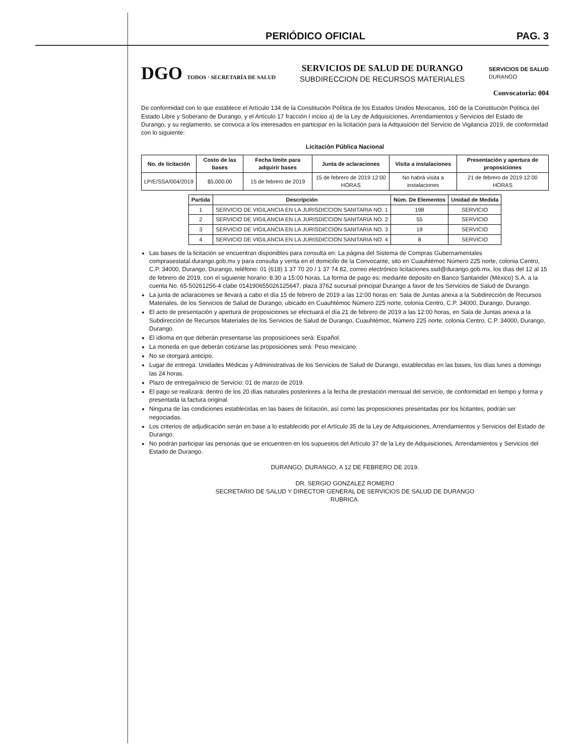PERIÓDICO OFICIAL PAG. 3
DGO TODOS · SECRETARÍA DE SALUD
SERVICIOS DE SALUD DE DURANGO
SUBDIRECCION DE RECURSOS MATERIALES
SERVICIOS DE SALUD
DURANGO
Convocatoria: 004
De conformidad con lo que establece el Artículo 134 de la Constitución Política de los Estados Unidos Mexicanos, 160 de la Constitución Política del Estado Libre y Soberano de Durango, y el Artículo 17 fracción I inciso a) de la Ley de Adquisiciones, Arrendamientos y Servicios del Estado de Durango, y su reglamento, se convoca a los interesados en participar en la licitación para la Adquisición del Servicio de Vigilancia 2019, de conformidad con lo siguiente:
Licitación Pública Nacional
| No. de licitación | Costo de las bases | Fecha límite para adquirir bases | Junta de aclaraciones | Visita a instalaciones | Presentación y apertura de proposiciones |
| --- | --- | --- | --- | --- | --- |
| LP/E/SSA/004/2019 | $5,000.00 | 15 de febrero de 2019 | 15 de febrero de 2019 12:00 HORAS | No habrá visita a instalaciones | 21 de febrero de 2019 12:00 HORAS |
| Partida | Descripción | Núm. De Elementos | Unidad de Medida |
| --- | --- | --- | --- |
| 1 | SERVICIO DE VIGILANCIA EN LA JURISDICCION SANITARIA NO. 1 | 198 | SERVICIO |
| 2 | SERVICIO DE VIGILANCIA EN LA JURISDICCION SANITARIA NO. 2 | 55 | SERVICIO |
| 3 | SERVICIO DE VIGILANCIA EN LA JURISDICCION SANITARIA NO. 3 | 19 | SERVICIO |
| 4 | SERVICIO DE VIGILANCIA EN LA JURISDICCION SANITARIA NO. 4 | 8 | SERVICIO |
Las bases de la licitación se encuentran disponibles para consulta en: La página del Sistema de Compras Gubernamentales comprasestatal.durango.gob.mx y para consulta y venta en el domicilio de la Convocante, sito en Cuauhtémoc Número 225 norte, colonia Centro, C.P. 34000, Durango, Durango, teléfono: 01 (618) 1 37 70 20 / 1 37 74 82, correo electrónico licitaciones.ssd@durango.gob.mx, los días del 12 al 15 de febrero de 2019, con el siguiente horario: 8:30 a 15:00 horas. La forma de pago es: mediante deposito en Banco Santander (México) S.A. a la cuenta No. 65-50261256-4 clabe 014190655026125647, plaza 3762 sucursal principal Durango a favor de los Servicios de Salud de Durango.
La junta de aclaraciones se llevará a cabo el día 15 de febrero de 2019 a las 12:00 horas en: Sala de Juntas anexa a la Subdirección de Recursos Materiales, de los Servicios de Salud de Durango, ubicado en Cuauhtémoc Número 225 norte, colonia Centro, C.P. 34000, Durango, Durango.
El acto de presentación y apertura de proposiciones se efectuará el día 21 de febrero de 2019 a las 12:00 horas, en Sala de Juntas anexa a la Subdirección de Recursos Materiales de los Servicios de Salud de Durango, Cuauhtémoc, Número 225 norte, colonia Centro, C.P. 34000, Durango, Durango.
El idioma en que deberán presentarse las proposiciones será: Español.
La moneda en que deberán cotizarse las proposiciones será: Peso mexicano.
No se otorgará anticipo.
Lugar de entrega: Unidades Médicas y Administrativas de los Servicios de Salud de Durango, establecidas en las bases, los días lunes a domingo las 24 horas.
Plazo de entrega/inicio de Servicio: 01 de marzo de 2019.
El pago se realizará: dentro de los 20 días naturales posteriores a la fecha de prestación mensual del servicio, de conformidad en tiempo y forma y presentada la factura original.
Ninguna de las condiciones establecidas en las bases de licitación, así como las proposiciones presentadas por los licitantes, podrán ser negociadas.
Los criterios de adjudicación serán en base a lo establecido por el Artículo 35 de la Ley de Adquisiciones, Arrendamientos y Servicios del Estado de Durango.
No podrán participar las personas que se encuentren en los supuestos del Artículo 37 de la Ley de Adquisiciones, Arrendamientos y Servicios del Estado de Durango.
DURANGO, DURANGO, A 12 DE FEBRERO DE 2019.
DR. SERGIO GONZALEZ ROMERO
SECRETARIO DE SALUD Y DIRECTOR GENERAL DE SERVICIOS DE SALUD DE DURANGO
RUBRICA.